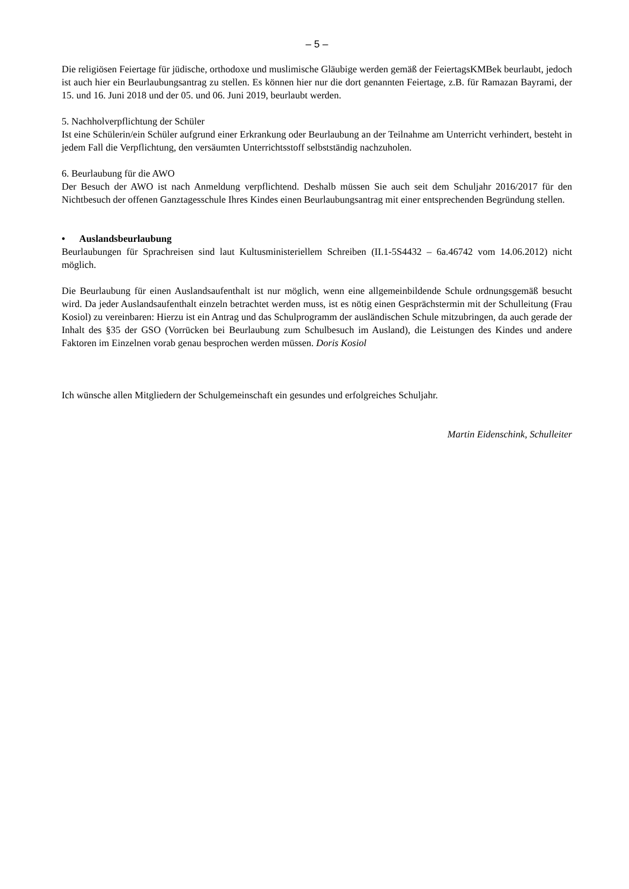– 5 –
Die religiösen Feiertage für jüdische, orthodoxe und muslimische Gläubige werden gemäß der FeiertagsKMBek beurlaubt, jedoch ist auch hier ein Beurlaubungsantrag zu stellen. Es können hier nur die dort genannten Feiertage, z.B. für Ramazan Bayrami, der 15. und 16. Juni 2018 und der 05. und 06. Juni 2019, beurlaubt werden.
5. Nachholverpflichtung der Schüler
Ist eine Schülerin/ein Schüler aufgrund einer Erkrankung oder Beurlaubung an der Teilnahme am Unterricht verhindert, besteht in jedem Fall die Verpflichtung, den versäumten Unterrichtsstoff selbstständig nachzuholen.
6. Beurlaubung für die AWO
Der Besuch der AWO ist nach Anmeldung verpflichtend. Deshalb müssen Sie auch seit dem Schuljahr 2016/2017 für den Nichtbesuch der offenen Ganztagesschule Ihres Kindes einen Beurlaubungsantrag mit einer entsprechenden Begründung stellen.
• Auslandsbeurlaubung
Beurlaubungen für Sprachreisen sind laut Kultusministeriellem Schreiben (II.1-5S4432 – 6a.46742 vom 14.06.2012) nicht möglich.
Die Beurlaubung für einen Auslandsaufenthalt ist nur möglich, wenn eine allgemeinbildende Schule ordnungsgemäß besucht wird. Da jeder Auslandsaufenthalt einzeln betrachtet werden muss, ist es nötig einen Gesprächstermin mit der Schulleitung (Frau Kosiol) zu vereinbaren: Hierzu ist ein Antrag und das Schulprogramm der ausländischen Schule mitzubringen, da auch gerade der Inhalt des §35 der GSO (Vorrücken bei Beurlaubung zum Schulbesuch im Ausland), die Leistungen des Kindes und andere Faktoren im Einzelnen vorab genau besprochen werden müssen. Doris Kosiol
Ich wünsche allen Mitgliedern der Schulgemeinschaft ein gesundes und erfolgreiches Schuljahr.
Martin Eidenschink, Schulleiter